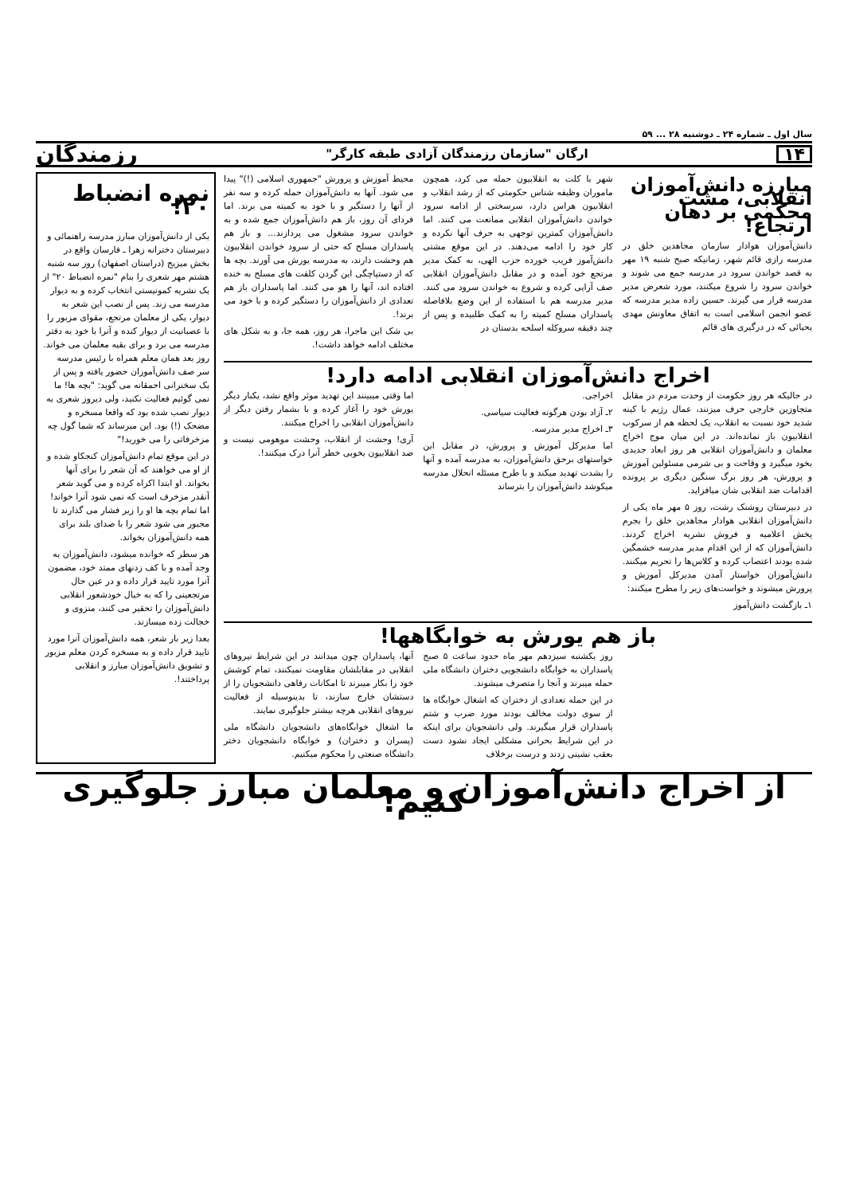سال اول ـ شماره ۲۴ ـ دوشنبه ۲۸ ... ۵۹
۱۴ ارگان "سازمان رزمندگان آزادی طبقه کارگر" رزمندگان
مبارزه دانش‌آموزان انقلابی، مشت محکمی بر دهان ارتجاع!
دانش‌آموزان هوادار سازمان مجاهدین خلق در مدرسه رازی قائم شهر، زمانیکه صبح شنبه ۱۹ مهر به قصد خواندن سرود در مدرسه جمع می شوند و خواندن سرود را شروع میکنند، مورد شعرض مدیر مدرسه قرار می گیرند. حسین زاده مدیر مدرسه که عضو انجمن اسلامی است به اتفاق معاونش مهدی یحیائی که در درگیری های قائم
شهر با کلت به انقلابیون حمله می کرد، همچون ماموران وظیفه شناس حکومتی که از رشد انقلاب و انقلابیون هراس دارد، سرسختی از ادامه سرود خواندن دانش‌آموزان انقلابی ممانعت می کنند. اما دانش‌آموزان کمترین توجهی به حرف آنها نکرده و کار خود را ادامه می‌دهند. در این موقع مشتی دانش‌آموز فریب خورده حزب الهی، به کمک مدیر مرتجع خود آمده و در مقابل دانش‌آموزان انقلابی صف آرایی کرده و شروع به خواندن سرود می کنند. مدیر مدرسه هم با استفاده از این وضع بلافاصله پاسداران مسلح کمیته را به کمک طلبیده و پس از چند دقیقه سروکله اسلحه بدستان در
محیط آموزش و پرورش "جمهوری اسلامی (!)" پیدا می شود. آنها به دانش‌آموزان حمله کرده و سه نفر از آنها را دستگیر و با خود به کمیته می برند. اما فردای آن روز، باز هم دانش‌آموزان جمع شده و به خواندن سرود مشغول می پردازند... و باز هم پاسداران مسلح که حتی از سرود خواندن انقلابیون هم وحشت دارند، به مدرسه یورش می آورند. بچه ها که از دستپاچگی این گردن کلفت های مسلح به خنده افتاده اند، آنها را هو می کنند. اما پاسداران باز هم تعدادی از دانش‌آموزان را دستگیر کرده و با خود می برند!.
بی شک این ماجرا، هر روز، همه جا، و به شکل های مختلف ادامه خواهد داشت!.
اخراج دانش‌آموزان انقلابی ادامه دارد!
در حالیکه هر روز حکومت از وحدت مردم در مقابل متجاوزین خارجی حرف میزنند، عمال رژیم با کینه شدید خود نسبت به انقلاب، یک لحظه هم از سرکوب انقلابیون باز نمانده‌اند. در این میان موج اخراج معلمان و دانش‌آموزان انقلابی هر روز ابعاد جدیدی بخود میگیرد و وقاحت و بی شرمی مسئولین آموزش و پرورش، هر روز برگ سنگین دیگری بر پرونده اقدامات ضد انقلابی شان میافزاید.
در دبیرستان روشنک رشت، روز ۵ مهر ماه یکی از دانش‌آموزان انقلابی هوادار مجاهدین خلق را بجرم پخش اعلامیه و فروش نشریه اخراج کردند. دانش‌آموزان که از این اقدام مدیر مدرسه خشمگین شده بودند اعتصاب کرده و کلاس‌ها را تحریم میکنند. دانش‌آموزان خواستار آمدن مدیرکل آموزش و پرورش میشوند و خواست‌های زیر را مطرح میکنند:
۱ـ بازگشت دانش‌آموز
اخراجی.
۲ـ آزاد بودن هرگونه فعالیت سیاسی.
۳ـ اخراج مدیر مدرسه.
اما مدیرکل آموزش و پرورش، در مقابل این خواستهای برحق دانش‌آموزان، به مدرسه آمده و آنها را بشدت تهدید میکند و با طرح مسئله انحلال مدرسه میکوشد دانش‌آموزان را بترساند
اما وقتی میبینند این تهدید موثر واقع نشد، یکبار دیگر یورش خود را آغاز کرده و با بشمار رفتن دیگر از دانش‌آموزان انقلابی را اخراج میکنند.
آری! وحشت از انقلاب، وحشت موهومی نیست و ضد انقلابیون بخوبی خطر آنرا درک میکنند!.
باز هم یورش به خوابگاهها!
روز یکشنبه سیزدهم مهر ماه حدود ساعت ۵ صبح پاسداران به خوابگاه دانشجویی دختران دانشگاه ملی حمله میبرند و آنجا را متصرف میشوند.
در این حمله تعدادی از دختران که اشغال خوابگاه ها از سوی دولت مخالف بودند مورد ضرب و شتم پاسداران قرار میگیرند. ولی دانشجویان برای اینکه در این شرایط بحرانی مشکلی ایجاد نشود دست بعقب نشینی زدند و درست برخلاف
آنها، پاسداران چون میدانند در این شرایط نیروهای انقلابی در مقابلشان مقاومت نمیکنند، تمام کوشش خود را بکار میبرند تا امکانات رفاهی دانشجویان را از دستشان خارج سازند، تا بدینوسیله از فعالیت نیروهای انقلابی هرچه بیشتر جلوگیری نمایند.
ما اشغال خوابگاه‌های دانشجویان دانشگاه ملی (پسران و دختران) و خوابگاه دانشجویان دختر دانشگاه صنعتی را محکوم میکنیم.
نمره انضباط ۲۰!
یکی از دانش‌آموزان مبارز مدرسه راهنمائی و دبیرستان دخترانه زهرا ـ فارسان واقع در بخش میزیج (دراستان اصفهان) روز سه شنبه هشتم مهر شعری را بنام "نمره انضباط ۲۰" از یک نشریه کمونیستی انتخاب کرده و به دیوار مدرسه می زند. پس از نصب این شعر به دیوار، یکی از معلمان مرتجع، مقوای مزبور را با عصبانیت از دیوار کنده و آنرا با خود به دفتر مدرسه می برد و برای بقیه معلمان می خواند. روز بعد همان معلم همراه با رئیس مدرسه سر صف دانش‌آموزان حضور یافته و پس از یک سخنرانی احمقانه می گوید: "بچه ها! ما نمی گوئیم فعالیت نکنید، ولی دیروز شعری به دیوار نصب شده بود که واقعا مسخره و مضحک (!) بود. این میرساند که شما گول چه مزخرفاتی را می خورید!"
در این موقع تمام دانش‌آموزان کنجکاو شده و از او می خواهند که آن شعر را برای آنها بخواند. او ابتدا اکراه کرده و می گوید شعر آنقدر مزخرف است که نمی شود آنرا خواند! اما تمام بچه ها او را زیر فشار می گذارند تا مجبور می شود شعر را با صدای بلند برای همه دانش‌آموزان بخواند.
هر سطر که خوانده میشود، دانش‌آموزان به وجد آمده و با کف زدنهای ممتد خود، مضمون آنرا مورد تایید قرار داده و در عین حال مرتجعینی را که به خیال خودشعور انقلابی دانش‌آموزان را تحقیر می کنند، منزوی و خجالت زده میسازند.
بعدا زیر بار شعر، همه دانش‌آموزان آنرا مورد تایید قرار داده و به مسخره کردن معلم مزبور و تشویق دانش‌آموزان مبارز و انقلابی پرداختند!.
از اخراج دانش‌آموزان و معلمان مبارز جلوگیری کنیم!